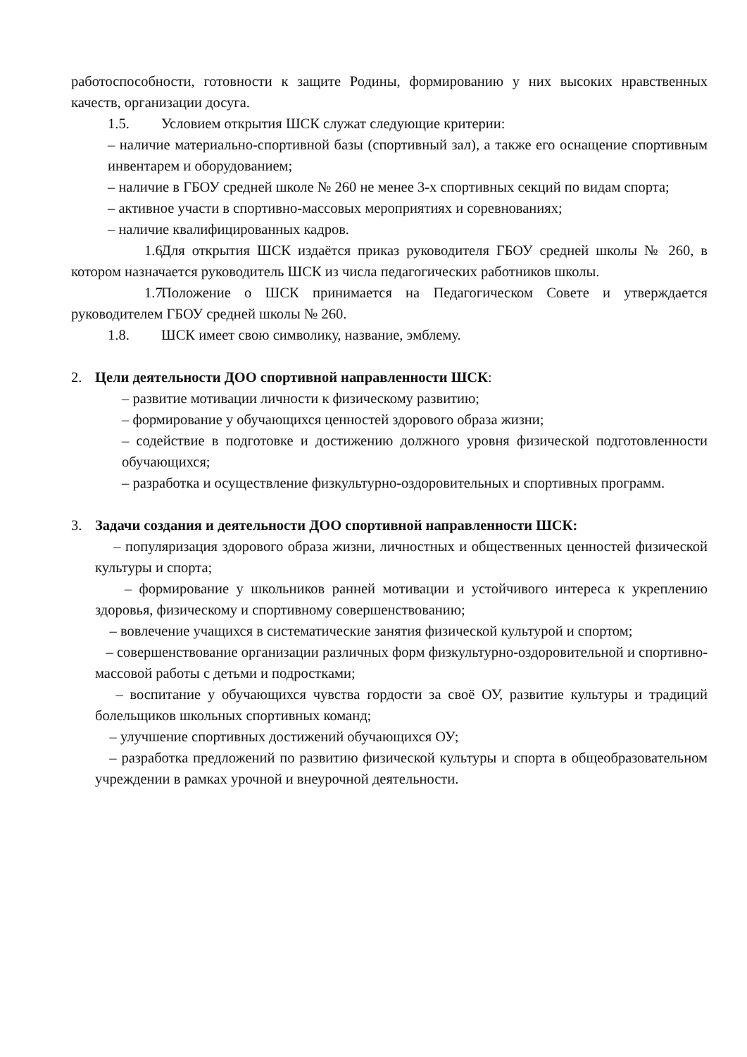работоспособности, готовности к защите Родины, формированию у них высоких нравственных качеств, организации досуга.
1.5. Условием открытия ШСК служат следующие критерии:
– наличие материально-спортивной базы (спортивный зал), а также его оснащение спортивным инвентарем и оборудованием;
– наличие в ГБОУ средней школе № 260 не менее 3-х спортивных секций по видам спорта;
– активное участи в спортивно-массовых мероприятиях и соревнованиях;
– наличие квалифицированных кадров.
1.6. Для открытия ШСК издаётся приказ руководителя ГБОУ средней школы № 260, в котором назначается руководитель ШСК из числа педагогических работников школы.
1.7. Положение о ШСК принимается на Педагогическом Совете и утверждается руководителем ГБОУ средней школы № 260.
1.8. ШСК имеет свою символику, название, эмблему.
2. Цели деятельности ДОО спортивной направленности ШСК:
– развитие мотивации личности к физическому развитию;
– формирование у обучающихся ценностей здорового образа жизни;
– содействие в подготовке и достижению должного уровня физической подготовленности обучающихся;
– разработка и осуществление физкультурно-оздоровительных и спортивных программ.
3. Задачи создания и деятельности ДОО спортивной направленности ШСК:
– популяризация здорового образа жизни, личностных и общественных ценностей физической культуры и спорта;
– формирование у школьников ранней мотивации и устойчивого интереса к укреплению здоровья, физическому и спортивному совершенствованию;
– вовлечение учащихся в систематические занятия физической культурой и спортом;
– совершенствование организации различных форм физкультурно-оздоровительной и спортивно-массовой работы с детьми и подростками;
– воспитание у обучающихся чувства гордости за своё ОУ, развитие культуры и традиций болельщиков школьных спортивных команд;
– улучшение спортивных достижений обучающихся ОУ;
– разработка предложений по развитию физической культуры и спорта в общеобразовательном учреждении в рамках урочной и внеурочной деятельности.